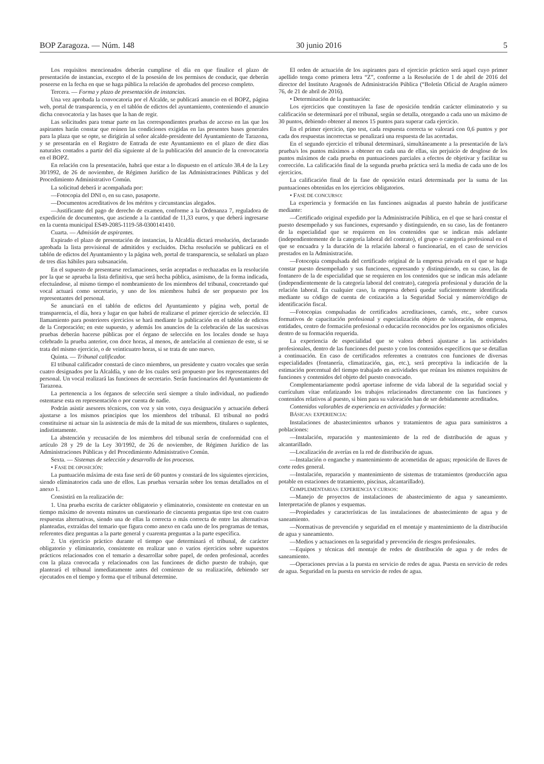BOP Zaragoza. — Núm. 148 30 junio 2016 5
Los requisitos mencionados deberán cumplirse el día en que finalice el plazo de presentación de instancias, excepto el de la posesión de los permisos de conducir, que deberán poseerse en la fecha en que se haga pública la relación de aprobados del proceso completo.
Tercera. — Forma y plazo de presentación de instancias.
Una vez aprobada la convocatoria por el Alcalde, se publicará anuncio en el BOPZ, página web, portal de transparencia, y en el tablón de edictos del ayuntamiento, conteniendo el anuncio dicha convocatoria y las bases que la han de regir.
Las solicitudes para tomar parte en las correspondientes pruebas de acceso en las que los aspirantes harán constar que reúnen las condiciones exigidas en las presentes bases generales para la plaza que se opte, se dirigirán al señor alcalde-presidente del Ayuntamiento de Tarazona, y se presentarán en el Registro de Entrada de este Ayuntamiento en el plazo de diez días naturales contados a partir del día siguiente al de la publicación del anuncio de la convocatoria en el BOPZ.
En relación con la presentación, habrá que estar a lo dispuesto en el artículo 38.4 de la Ley 30/1992, de 26 de noviembre, de Régimen Jurídico de las Administraciones Públicas y del Procedimiento Administrativo Común.
La solicitud deberá ir acompañada por:
—Fotocopia del DNI o, en su caso, pasaporte.
—Documentos acreditativos de los méritos y circunstancias alegados.
—Justificante del pago de derecho de examen, conforme a la Ordenanza 7, reguladora de expedición de documentos, que asciende a la cantidad de 11,33 euros, y que deberá ingresarse en la cuenta municipal ES49-2085-1119-58-0300141410.
Cuarta. — Admisión de aspirantes.
Expirado el plazo de presentación de instancias, la Alcaldía dictará resolución, declarando aprobada la lista provisional de admitidos y excluidos. Dicha resolución se publicará en el tablón de edictos del Ayuntamiento y la página web, portal de transparencia, se señalará un plazo de tres días hábiles para subsanación.
En el supuesto de presentarse reclamaciones, serán aceptadas o rechazadas en la resolución por la que se aprueba la lista definitiva, que será hecha pública, asimismo, de la forma indicada, efectuándose, al mismo tiempo el nombramiento de los miembros del tribunal, concretando qué vocal actuará como secretario, y uno de los miembros habrá de ser propuesto por los representantes del personal.
Se anunciará en el tablón de edictos del Ayuntamiento y página web, portal de transparencia, el día, hora y lugar en que habrá de realizarse el primer ejercicio de selección. El llamamiento para posteriores ejercicios se hará mediante la publicación en el tablón de edictos de la Corporación; en este supuesto, y además los anuncios de la celebración de las sucesivas pruebas deberán hacerse públicas por el órgano de selección en los locales donde se haya celebrado la prueba anterior, con doce horas, al menos, de antelación al comienzo de este, si se trata del mismo ejercicio, o de veinticuatro horas, si se trata de uno nuevo.
Quinta. — Tribunal calificador.
El tribunal calificador constará de cinco miembros, un presidente y cuatro vocales que serán cuatro designados por la Alcaldía, y uno de los cuales será propuesto por los representantes del personal. Un vocal realizará las funciones de secretario. Serán funcionarios del Ayuntamiento de Tarazona.
La pertenencia a los órganos de selección será siempre a título individual, no pudiendo ostentarse esta en representación o por cuenta de nadie.
Podrán asistir asesores técnicos, con voz y sin voto, cuya designación y actuación deberá ajustarse a los mismos principios que los miembros del tribunal. El tribunal no podrá constituirse ni actuar sin la asistencia de más de la mitad de sus miembros, titulares o suplentes, indistintamente.
La abstención y recusación de los miembros del tribunal serán de conformidad con el artículo 28 y 29 de la Ley 30/1992, de 26 de noviembre, de Régimen Jurídico de las Administraciones Públicas y del Procedimiento Administrativo Común.
Sexta. — Sistemas de selección y desarrollo de los procesos.
• FASE DE OPOSICIÓN:
La puntuación máxima de esta fase será de 60 puntos y constará de los siguientes ejercicios, siendo eliminatorios cada uno de ellos. Las pruebas versarán sobre los temas detallados en el anexo 1.
Consistirá en la realización de:
1. Una prueba escrita de carácter obligatorio y eliminatorio, consistente en contestar en un tiempo máximo de noventa minutos un cuestionario de cincuenta preguntas tipo test con cuatro respuestas alternativas, siendo una de ellas la correcta o más correcta de entre las alternativas planteadas, extraídas del temario que figura como anexo en cada uno de los programas de temas, referentes diez preguntas a la parte general y cuarenta preguntas a la parte específica.
2. Un ejercicio práctico durante el tiempo que determinará el tribunal, de carácter obligatorio y eliminatorio, consistente en realizar uno o varios ejercicios sobre supuestos prácticos relacionados con el temario a desarrollar sobre papel, de orden profesional, acordes con la plaza convocada y relacionados con las funciones de dicho puesto de trabajo, que planteará el tribunal inmediatamente antes del comienzo de su realización, debiendo ser ejecutados en el tiempo y forma que el tribunal determine.
El orden de actuación de los aspirantes para el ejercicio práctico será aquel cuyo primer apellido tenga como primera letra “Z”, conforme a la Resolución de 1 de abril de 2016 del director del Instituto Aragonés de Administración Pública (“Boletín Oficial de Aragón número 76, de 21 de abril de 2016).
• Determinación de la puntuación:
Los ejercicios que constituyen la fase de oposición tendrán carácter eliminatorio y su calificación se determinará por el tribunal, según se detalla, otorgando a cada uno un máximo de 30 puntos, debiendo obtener al menos 15 puntos para superar cada ejercicio.
En el primer ejercicio, tipo test, cada respuesta correcta se valorará con 0,6 puntos y por cada dos respuestas incorrectas se penalizará una respuesta de las acertadas.
En el segundo ejercicio el tribunal determinará, simultáneamente a la presentación de la/s prueba/s los puntos máximos a obtener en cada una de ellas, sin perjuicio de desglose de los puntos máximos de cada prueba en puntuaciones parciales a efectos de objetivar y facilitar su corrección. La calificación final de la segunda prueba práctica será la media de cada uno de los ejercicios.
La calificación final de la fase de oposición estará determinada por la suma de las puntuaciones obtenidas en los ejercicios obligatorios.
• FASE DE CONCURSO:
La experiencia y formación en las funciones asignadas al puesto habrán de justificarse mediante:
—Certificado original expedido por la Administración Pública, en el que se hará constar el puesto desempeñado y sus funciones, expresando y distinguiendo, en su caso, las de fontanero de la especialidad que se requieren en los contenidos que se indican más adelante (independientemente de la categoría laboral del contrato), el grupo o categoría profesional en el que se encuadra y la duración de la relación laboral o funcionarial, en el caso de servicios prestados en la Administración.
—Fotocopia compulsada del certificado original de la empresa privada en el que se haga constar puesto desempeñado y sus funciones, expresando y distinguiendo, en su caso, las de fontanero de la de especialidad que se requieren en los contenidos que se indican más adelante (independientemente de la categoría laboral del contrato), categoría profesional y duración de la relación laboral. En cualquier caso, la empresa deberá quedar suficientemente identificada mediante su código de cuenta de cotización a la Seguridad Social y número/código de identificación fiscal.
—Fotocopias compulsadas de certificados acreditaciones, carnés, etc., sobre cursos formativos de capacitación profesional y especialización objeto de valoración, de empresa, entidades, centro de formación profesional o educación reconocidos por los organismos oficiales dentro de su formación requerida.
La experiencia de especialidad que se valora deberá ajustarse a las actividades profesionales, dentro de las funciones del puesto y con los contenidos específicos que se detallan a continuación. En caso de certificados referentes a contratos con funciones de diversas especialidades (fontanería, climatización, gas, etc.), será preceptiva la indicación de la estimación porcentual del tiempo trabajado en actividades que reúnan los mismos requisitos de funciones y contenidos del objeto del puesto convocado.
Complementariamente podrá aportase informe de vida laboral de la seguridad social y currículum vítae enfatizando los trabajos relacionados directamente con las funciones y contenidos relativos al puesto, si bien para su valoración han de ser debidamente acreditados.
Contenidos valorables de experiencia en actividades y formación:
BÁSICAS: EXPERIENCIA:
Instalaciones de abastecimientos urbanos y tratamientos de agua para suministros a poblaciones:
—Instalación, reparación y mantenimiento de la red de distribución de aguas y alcantarillado.
—Localización de averías en la red de distribución de aguas.
—Instalación o enganche y mantenimiento de acometidas de aguas; reposición de llaves de corte redes general.
—Instalación, reparación y mantenimiento de sistemas de tratamientos (producción agua potable en estaciones de tratamiento, piscinas, alcantarillado).
COMPLEMENTARIAS: EXPERIENCIA Y CURSOS:
—Manejo de proyectos de instalaciones de abastecimiento de agua y saneamiento. Interpretación de planos y esquemas.
—Propiedades y características de las instalaciones de abastecimiento de agua y de saneamiento.
—Normativas de prevención y seguridad en el montaje y mantenimiento de la distribución de agua y saneamiento.
—Medios y actuaciones en la seguridad y prevención de riesgos profesionales.
—Equipos y técnicas del montaje de redes de distribución de agua y de redes de saneamiento.
—Operaciones previas a la puesta en servicio de redes de agua. Puesta en servicio de redes de agua. Seguridad en la puesta en servicio de redes de agua.